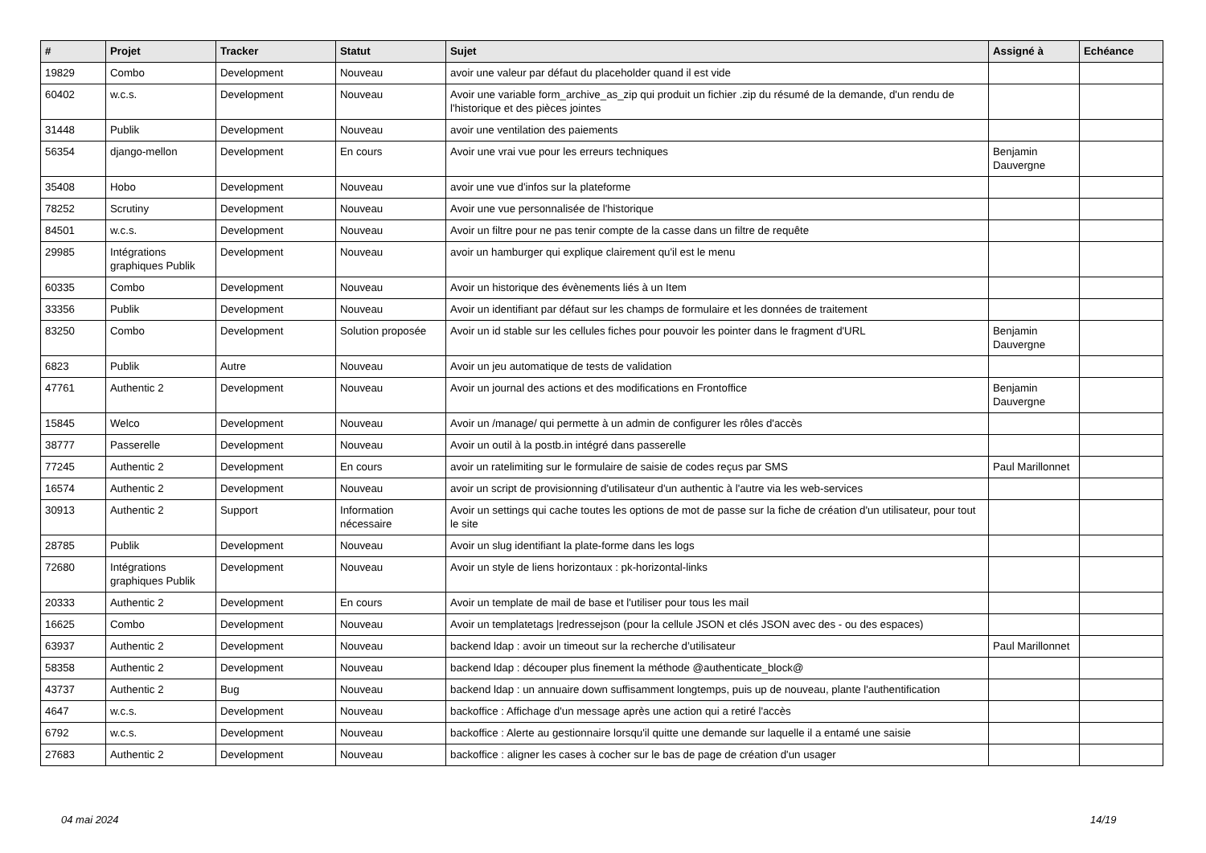| # | Projet | Tracker | Statut | Sujet | Assigné à | Echéance |
| --- | --- | --- | --- | --- | --- | --- |
| 19829 | Combo | Development | Nouveau | avoir une valeur par défaut du placeholder quand il est vide | | |
| 60402 | w.c.s. | Development | Nouveau | Avoir une variable form_archive_as_zip qui produit un fichier .zip du résumé de la demande, d'un rendu de l'historique et des pièces jointes | | |
| 31448 | Publik | Development | Nouveau | avoir une ventilation des paiements | | |
| 56354 | django-mellon | Development | En cours | Avoir une vrai vue pour les erreurs techniques | Benjamin Dauvergne | |
| 35408 | Hobo | Development | Nouveau | avoir une vue d'infos sur la plateforme | | |
| 78252 | Scrutiny | Development | Nouveau | Avoir une vue personnalisée de l'historique | | |
| 84501 | w.c.s. | Development | Nouveau | Avoir un filtre pour ne pas tenir compte de la casse dans un filtre de requête | | |
| 29985 | Intégrations graphiques Publik | Development | Nouveau | avoir un hamburger qui explique clairement qu'il est le menu | | |
| 60335 | Combo | Development | Nouveau | Avoir un historique des évènements liés à un Item | | |
| 33356 | Publik | Development | Nouveau | Avoir un identifiant par défaut sur les champs de formulaire et les données de traitement | | |
| 83250 | Combo | Development | Solution proposée | Avoir un id stable sur les cellules fiches pour pouvoir les pointer dans le fragment d'URL | Benjamin Dauvergne | |
| 6823 | Publik | Autre | Nouveau | Avoir un jeu automatique de tests de validation | | |
| 47761 | Authentic 2 | Development | Nouveau | Avoir un journal des actions et des modifications en Frontoffice | Benjamin Dauvergne | |
| 15845 | Welco | Development | Nouveau | Avoir un /manage/ qui permette à un admin de configurer les rôles d'accès | | |
| 38777 | Passerelle | Development | Nouveau | Avoir un outil à la postb.in intégré dans passerelle | | |
| 77245 | Authentic 2 | Development | En cours | avoir un ratelimiting sur le formulaire de saisie de codes reçus par SMS | Paul Marillonnet | |
| 16574 | Authentic 2 | Development | Nouveau | avoir un script de provisionning d'utilisateur d'un authentic à l'autre via les web-services | | |
| 30913 | Authentic 2 | Support | Information nécessaire | Avoir un settings qui cache toutes les options de mot de passe sur la fiche de création d'un utilisateur, pour tout le site | | |
| 28785 | Publik | Development | Nouveau | Avoir un slug identifiant la plate-forme dans les logs | | |
| 72680 | Intégrations graphiques Publik | Development | Nouveau | Avoir un style de liens horizontaux : pk-horizontal-links | | |
| 20333 | Authentic 2 | Development | En cours | Avoir un template de mail de base et l'utiliser pour tous les mail | | |
| 16625 | Combo | Development | Nouveau | Avoir un templatetags /redressejson (pour la cellule JSON et clés JSON avec des - ou des espaces) | | |
| 63937 | Authentic 2 | Development | Nouveau | backend ldap : avoir un timeout sur la recherche d’utilisateur | Paul Marillonnet | |
| 58358 | Authentic 2 | Development | Nouveau | backend ldap : découper plus finement la méthode @authenticate_block@ | | |
| 43737 | Authentic 2 | Bug | Nouveau | backend ldap : un annuaire down suffisamment longtemps, puis up de nouveau, plante l'authentification | | |
| 4647 | w.c.s. | Development | Nouveau | backoffice : Affichage d'un message après une action qui a retiré l'accès | | |
| 6792 | w.c.s. | Development | Nouveau | backoffice : Alerte au gestionnaire lorsqu'il quitte une demande sur laquelle il a entamé une saisie | | |
| 27683 | Authentic 2 | Development | Nouveau | backoffice : aligner les cases à cocher sur le bas de page de création d'un usager | | |
04 mai 2024 14/19